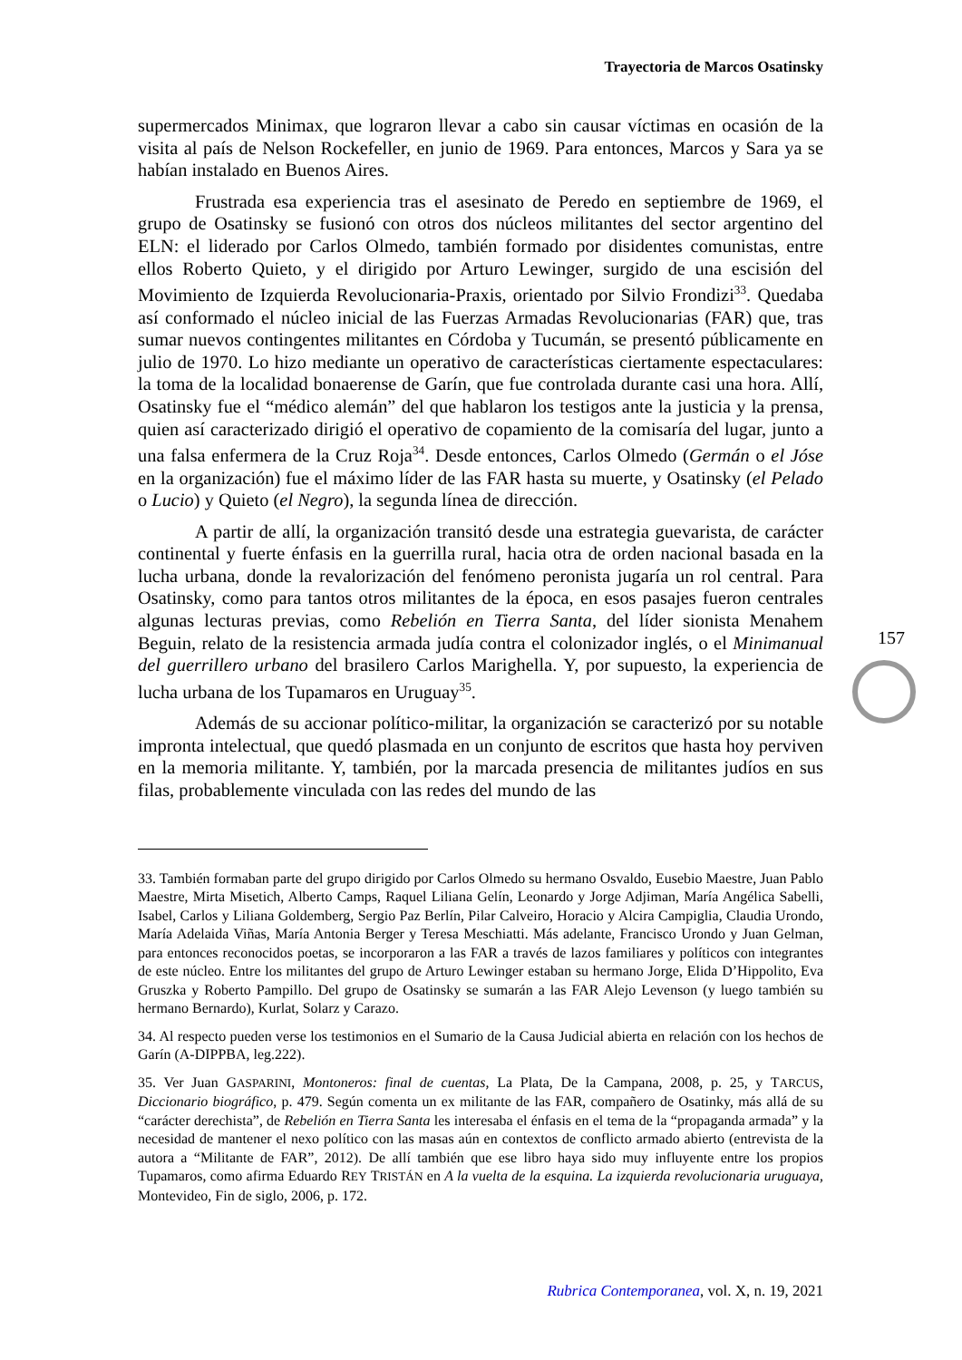Trayectoria de Marcos Osatinsky
supermercados Minimax, que lograron llevar a cabo sin causar víctimas en ocasión de la visita al país de Nelson Rockefeller, en junio de 1969. Para entonces, Marcos y Sara ya se habían instalado en Buenos Aires.
Frustrada esa experiencia tras el asesinato de Peredo en septiembre de 1969, el grupo de Osatinsky se fusionó con otros dos núcleos militantes del sector argentino del ELN: el liderado por Carlos Olmedo, también formado por disidentes comunistas, entre ellos Roberto Quieto, y el dirigido por Arturo Lewinger, surgido de una escisión del Movimiento de Izquierda Revolucionaria-Praxis, orientado por Silvio Frondizi<sup>33</sup>. Quedaba así conformado el núcleo inicial de las Fuerzas Armadas Revolucionarias (FAR) que, tras sumar nuevos contingentes militantes en Córdoba y Tucumán, se presentó públicamente en julio de 1970. Lo hizo mediante un operativo de características ciertamente espectaculares: la toma de la localidad bonaerense de Garín, que fue controlada durante casi una hora. Allí, Osatinsky fue el “médico alemán” del que hablaron los testigos ante la justicia y la prensa, quien así caracterizado dirigió el operativo de copamiento de la comisaría del lugar, junto a una falsa enfermera de la Cruz Roja<sup>34</sup>. Desde entonces, Carlos Olmedo (Germán o el Jóse en la organización) fue el máximo líder de las FAR hasta su muerte, y Osatinsky (el Pelado o Lucio) y Quieto (el Negro), la segunda línea de dirección.
A partir de allí, la organización transitó desde una estrategia guevarista, de carácter continental y fuerte énfasis en la guerrilla rural, hacia otra de orden nacional basada en la lucha urbana, donde la revalorización del fenómeno peronista jugaría un rol central. Para Osatinsky, como para tantos otros militantes de la época, en esos pasajes fueron centrales algunas lecturas previas, como Rebelión en Tierra Santa, del líder sionista Menahem Beguin, relato de la resistencia armada judía contra el colonizador inglés, o el Minimanual del guerrillero urbano del brasilero Carlos Marighella. Y, por supuesto, la experiencia de lucha urbana de los Tupamaros en Uruguay<sup>35</sup>.
Además de su accionar político-militar, la organización se caracterizó por su notable impronta intelectual, que quedó plasmada en un conjunto de escritos que hasta hoy perviven en la memoria militante. Y, también, por la marcada presencia de militantes judíos en sus filas, probablemente vinculada con las redes del mundo de las
33. También formaban parte del grupo dirigido por Carlos Olmedo su hermano Osvaldo, Eusebio Maestre, Juan Pablo Maestre, Mirta Misetich, Alberto Camps, Raquel Liliana Gelín, Leonardo y Jorge Adjiman, María Angélica Sabelli, Isabel, Carlos y Liliana Goldemberg, Sergio Paz Berlín, Pilar Calveiro, Horacio y Alcira Campiglia, Claudia Urondo, María Adelaida Viñas, María Antonia Berger y Teresa Meschiatti. Más adelante, Francisco Urondo y Juan Gelman, para entonces reconocidos poetas, se incorporaron a las FAR a través de lazos familiares y políticos con integrantes de este núcleo. Entre los militantes del grupo de Arturo Lewinger estaban su hermano Jorge, Elida D’Hippolito, Eva Gruszka y Roberto Pampillo. Del grupo de Osatinsky se sumarán a las FAR Alejo Levenson (y luego también su hermano Bernardo), Kurlat, Solarz y Carazo.
34. Al respecto pueden verse los testimonios en el Sumario de la Causa Judicial abierta en relación con los hechos de Garín (A-DIPPBA, leg.222).
35. Ver Juan GASPARINI, Montoneros: final de cuentas, La Plata, De la Campana, 2008, p. 25, y TARCUS, Diccionario biográfico, p. 479. Según comenta un ex militante de las FAR, compañero de Osatinky, más allá de su “carácter derechista”, de Rebelión en Tierra Santa les interesaba el énfasis en el tema de la “propaganda armada” y la necesidad de mantener el nexo político con las masas aún en contextos de conflicto armado abierto (entrevista de la autora a “Militante de FAR”, 2012). De allí también que ese libro haya sido muy influyente entre los propios Tupamaros, como afirma Eduardo REY TRISTÁN en A la vuelta de la esquina. La izquierda revolucionaria uruguaya, Montevideo, Fin de siglo, 2006, p. 172.
157
Rubrica Contemporanea, vol. X, n. 19, 2021